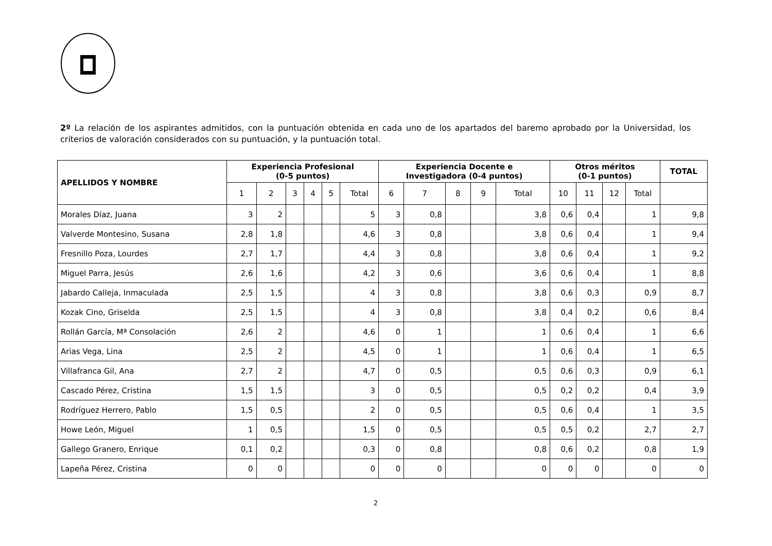2º La relación de los aspirantes admitidos, con la puntuación obtenida en cada uno de los apartados del baremo aprobado por la Universidad, los criterios de valoración considerados con su puntuación, y la puntuación total.
| APELLIDOS Y NOMBRE | Experiencia Profesional (0-5 puntos) | | | | | | Experiencia Docente e Investigadora (0-4 puntos) | | | | | Otros méritos (0-1 puntos) | | | | TOTAL |
| --- | --- | --- | --- | --- | --- | --- | --- | --- | --- | --- | --- | --- | --- | --- | --- | --- |
| | 1 | 2 | 3 | 4 | 5 | Total | 6 | 7 | 8 | 9 | Total | 10 | 11 | 12 | Total | |
| Morales Díaz, Juana | 3 | 2 | | | | 5 | 3 | 0,8 | | | 3,8 | 0,6 | 0,4 | | 1 | 9,8 |
| Valverde Montesino, Susana | 2,8 | 1,8 | | | | 4,6 | 3 | 0,8 | | | 3,8 | 0,6 | 0,4 | | 1 | 9,4 |
| Fresnillo Poza, Lourdes | 2,7 | 1,7 | | | | 4,4 | 3 | 0,8 | | | 3,8 | 0,6 | 0,4 | | 1 | 9,2 |
| Miguel Parra, Jesús | 2,6 | 1,6 | | | | 4,2 | 3 | 0,6 | | | 3,6 | 0,6 | 0,4 | | 1 | 8,8 |
| Jabardo Calleja, Inmaculada | 2,5 | 1,5 | | | | 4 | 3 | 0,8 | | | 3,8 | 0,6 | 0,3 | | 0,9 | 8,7 |
| Kozak Cino, Griselda | 2,5 | 1,5 | | | | 4 | 3 | 0,8 | | | 3,8 | 0,4 | 0,2 | | 0,6 | 8,4 |
| Rollán García, Mª Consolación | 2,6 | 2 | | | | 4,6 | 0 | 1 | | | 1 | 0,6 | 0,4 | | 1 | 6,6 |
| Arias Vega, Lina | 2,5 | 2 | | | | 4,5 | 0 | 1 | | | 1 | 0,6 | 0,4 | | 1 | 6,5 |
| Villafranca Gil, Ana | 2,7 | 2 | | | | 4,7 | 0 | 0,5 | | | 0,5 | 0,6 | 0,3 | | 0,9 | 6,1 |
| Cascado Pérez, Cristina | 1,5 | 1,5 | | | | 3 | 0 | 0,5 | | | 0,5 | 0,2 | 0,2 | | 0,4 | 3,9 |
| Rodríguez Herrero, Pablo | 1,5 | 0,5 | | | | 2 | 0 | 0,5 | | | 0,5 | 0,6 | 0,4 | | 1 | 3,5 |
| Howe León, Miguel | 1 | 0,5 | | | | 1,5 | 0 | 0,5 | | | 0,5 | 0,5 | 0,2 | | 2,7 | 2,7 |
| Gallego Granero, Enrique | 0,1 | 0,2 | | | | 0,3 | 0 | 0,8 | | | 0,8 | 0,6 | 0,2 | | 0,8 | 1,9 |
| Lapeña Pérez, Cristina | 0 | 0 | | | | 0 | 0 | 0 | | | 0 | 0 | 0 | | 0 | 0 |
2